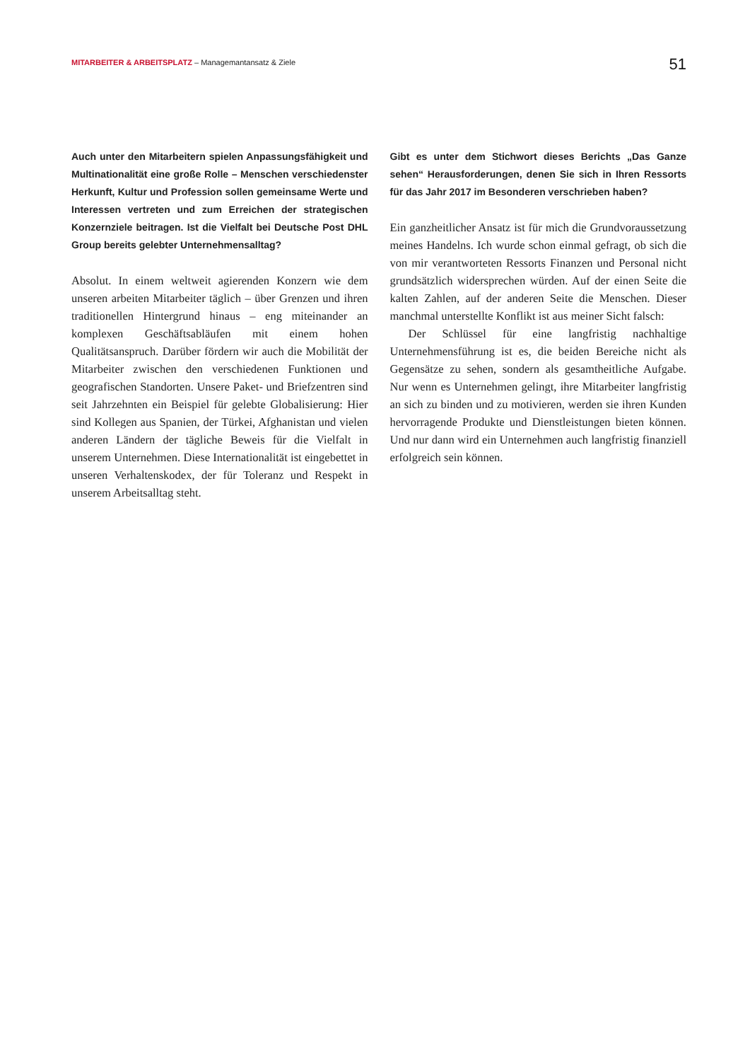MITARBEITER & ARBEITSPLATZ – Managemantansatz & Ziele
51
Auch unter den Mitarbeitern spielen Anpassungsfähigkeit und Multinationalität eine große Rolle – Menschen verschiedenster Herkunft, Kultur und Profession sollen gemeinsame Werte und Interessen vertreten und zum Erreichen der strategischen Konzernziele beitragen. Ist die Vielfalt bei Deutsche Post DHL Group bereits gelebter Unternehmensalltag?
Absolut. In einem weltweit agierenden Konzern wie dem unseren arbeiten Mitarbeiter täglich – über Grenzen und ihren traditionellen Hintergrund hinaus – eng miteinander an komplexen Geschäftsabläufen mit einem hohen Qualitätsanspruch. Darüber fördern wir auch die Mobilität der Mitarbeiter zwischen den verschiedenen Funktionen und geografischen Standorten. Unsere Paket- und Briefzentren sind seit Jahrzehnten ein Beispiel für gelebte Globalisierung: Hier sind Kollegen aus Spanien, der Türkei, Afghanistan und vielen anderen Ländern der tägliche Beweis für die Vielfalt in unserem Unternehmen. Diese Internationalität ist eingebettet in unseren Verhaltenskodex, der für Toleranz und Respekt in unserem Arbeitsalltag steht.
Gibt es unter dem Stichwort dieses Berichts „Das Ganze sehen“ Herausforderungen, denen Sie sich in Ihren Ressorts für das Jahr 2017 im Besonderen verschrieben haben?
Ein ganzheitlicher Ansatz ist für mich die Grundvoraussetzung meines Handelns. Ich wurde schon einmal gefragt, ob sich die von mir verantworteten Ressorts Finanzen und Personal nicht grundsätzlich widersprechen würden. Auf der einen Seite die kalten Zahlen, auf der anderen Seite die Menschen. Dieser manchmal unterstellte Konflikt ist aus meiner Sicht falsch:
Der Schlüssel für eine langfristig nachhaltige Unternehmensführung ist es, die beiden Bereiche nicht als Gegensätze zu sehen, sondern als gesamtheitliche Aufgabe. Nur wenn es Unternehmen gelingt, ihre Mitarbeiter langfristig an sich zu binden und zu motivieren, werden sie ihren Kunden hervorragende Produkte und Dienstleistungen bieten können. Und nur dann wird ein Unternehmen auch langfristig finanziell erfolgreich sein können.